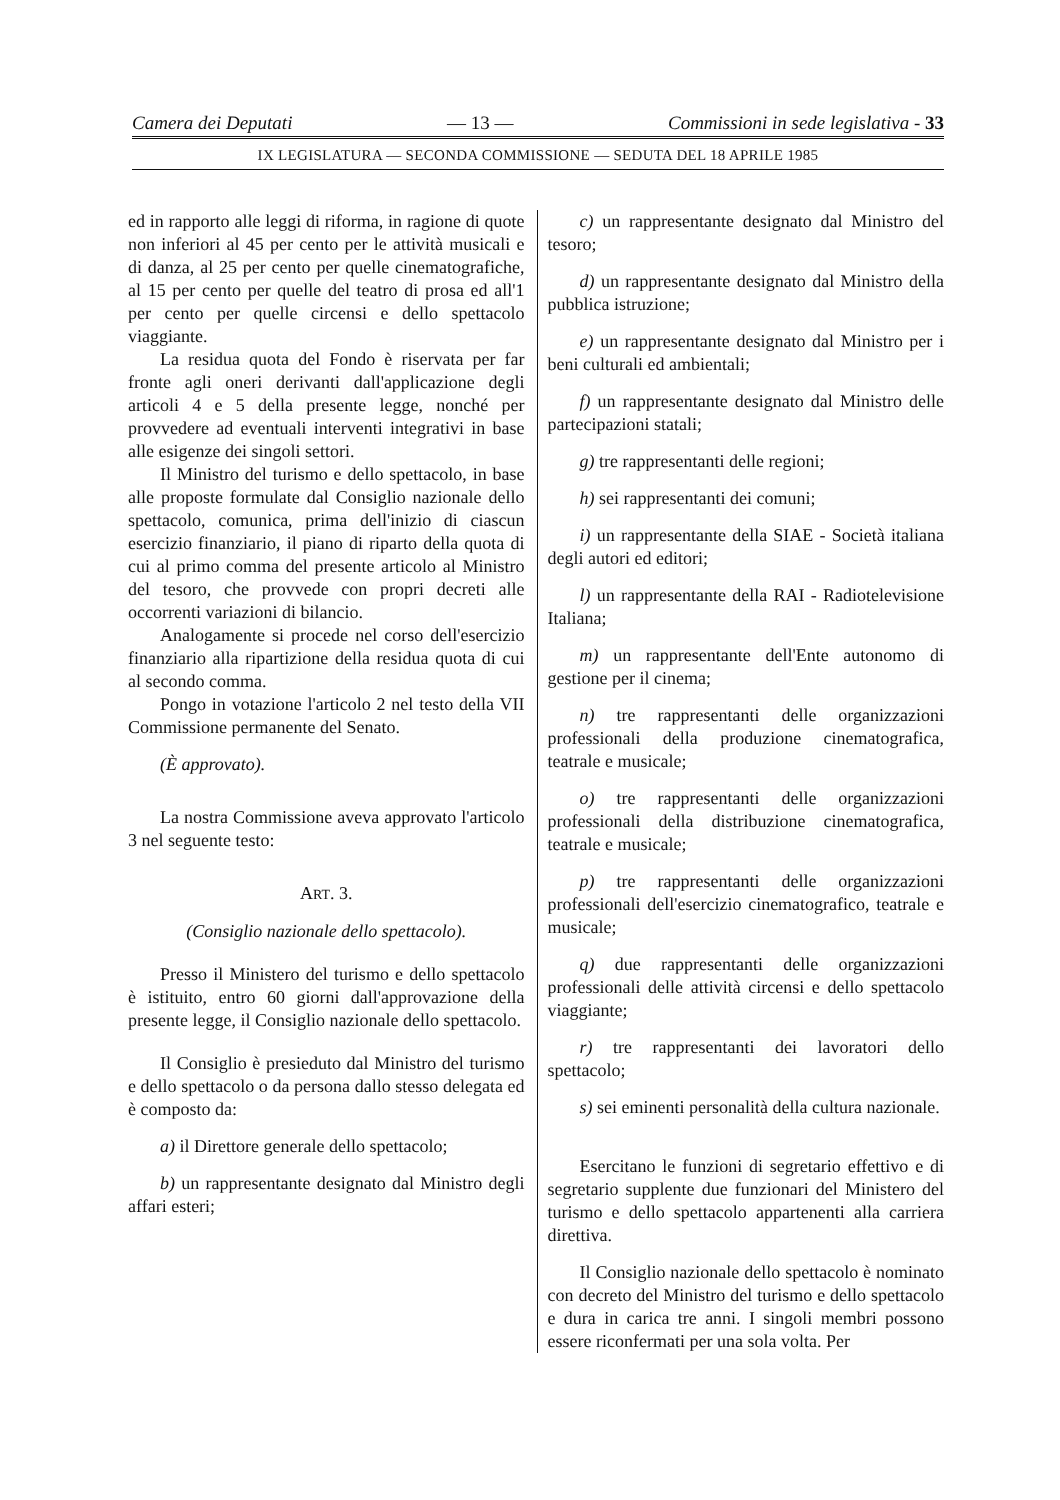Camera dei Deputati — 13 — Commissioni in sede legislativa - 33
IX LEGISLATURA — SECONDA COMMISSIONE — SEDUTA DEL 18 APRILE 1985
ed in rapporto alle leggi di riforma, in ragione di quote non inferiori al 45 per cento per le attività musicali e di danza, al 25 per cento per quelle cinematografiche, al 15 per cento per quelle del teatro di prosa ed all'1 per cento per quelle circensi e dello spettacolo viaggiante.
La residua quota del Fondo è riservata per far fronte agli oneri derivanti dall'applicazione degli articoli 4 e 5 della presente legge, nonché per provvedere ad eventuali interventi integrativi in base alle esigenze dei singoli settori.
Il Ministro del turismo e dello spettacolo, in base alle proposte formulate dal Consiglio nazionale dello spettacolo, comunica, prima dell'inizio di ciascun esercizio finanziario, il piano di riparto della quota di cui al primo comma del presente articolo al Ministro del tesoro, che provvede con propri decreti alle occorrenti variazioni di bilancio.
Analogamente si procede nel corso dell'esercizio finanziario alla ripartizione della residua quota di cui al secondo comma.
Pongo in votazione l'articolo 2 nel testo della VII Commissione permanente del Senato.
(È approvato).
La nostra Commissione aveva approvato l'articolo 3 nel seguente testo:
ART. 3.
(Consiglio nazionale dello spettacolo).
Presso il Ministero del turismo e dello spettacolo è istituito, entro 60 giorni dall'approvazione della presente legge, il Consiglio nazionale dello spettacolo.
Il Consiglio è presieduto dal Ministro del turismo e dello spettacolo o da persona dallo stesso delegata ed è composto da:
a) il Direttore generale dello spettacolo;
b) un rappresentante designato dal Ministro degli affari esteri;
c) un rappresentante designato dal Ministro del tesoro;
d) un rappresentante designato dal Ministro della pubblica istruzione;
e) un rappresentante designato dal Ministro per i beni culturali ed ambientali;
f) un rappresentante designato dal Ministro delle partecipazioni statali;
g) tre rappresentanti delle regioni;
h) sei rappresentanti dei comuni;
i) un rappresentante della SIAE - Società italiana degli autori ed editori;
l) un rappresentante della RAI - Radiotelevisione Italiana;
m) un rappresentante dell'Ente autonomo di gestione per il cinema;
n) tre rappresentanti delle organizzazioni professionali della produzione cinematografica, teatrale e musicale;
o) tre rappresentanti delle organizzazioni professionali della distribuzione cinematografica, teatrale e musicale;
p) tre rappresentanti delle organizzazioni professionali dell'esercizio cinematografico, teatrale e musicale;
q) due rappresentanti delle organizzazioni professionali delle attività circensi e dello spettacolo viaggiante;
r) tre rappresentanti dei lavoratori dello spettacolo;
s) sei eminenti personalità della cultura nazionale.
Esercitano le funzioni di segretario effettivo e di segretario supplente due funzionari del Ministero del turismo e dello spettacolo appartenenti alla carriera direttiva.
Il Consiglio nazionale dello spettacolo è nominato con decreto del Ministro del turismo e dello spettacolo e dura in carica tre anni. I singoli membri possono essere riconfermati per una sola volta. Per